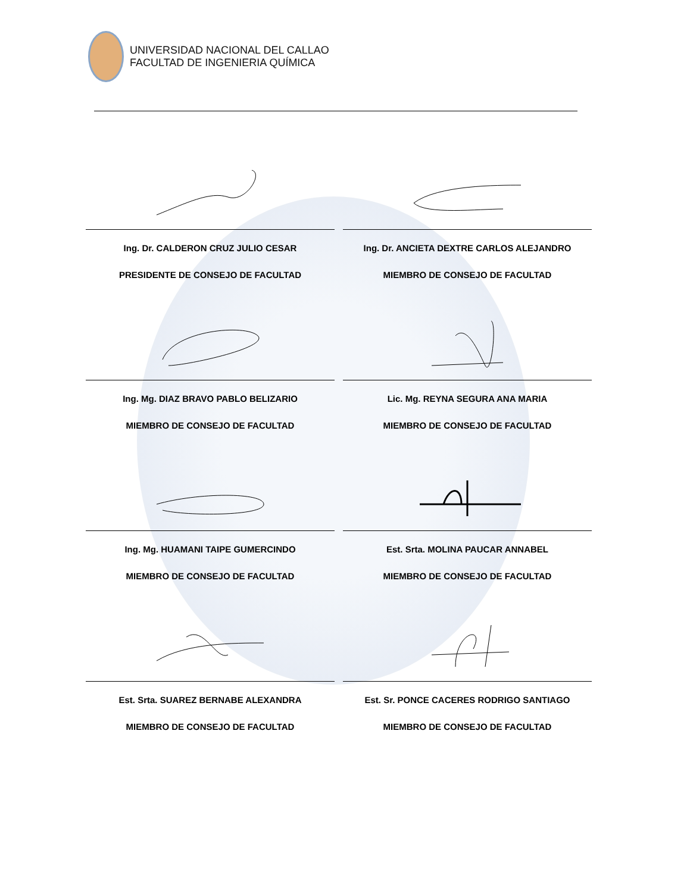UNIVERSIDAD NACIONAL DEL CALLAO
FACULTAD DE INGENIERIA QUÍMICA
Ing. Dr. CALDERON CRUZ JULIO CESAR
PRESIDENTE DE CONSEJO DE FACULTAD
Ing. Dr. ANCIETA DEXTRE CARLOS ALEJANDRO
MIEMBRO DE CONSEJO DE FACULTAD
Ing. Mg. DIAZ BRAVO PABLO BELIZARIO
MIEMBRO DE CONSEJO DE FACULTAD
Lic. Mg. REYNA SEGURA ANA MARIA
MIEMBRO DE CONSEJO DE FACULTAD
Ing. Mg. HUAMANI TAIPE GUMERCINDO
MIEMBRO DE CONSEJO DE FACULTAD
Est. Srta. MOLINA PAUCAR ANNABEL
MIEMBRO DE CONSEJO DE FACULTAD
Est. Srta. SUAREZ BERNABE ALEXANDRA
MIEMBRO DE CONSEJO DE FACULTAD
Est. Sr. PONCE CACERES RODRIGO SANTIAGO
MIEMBRO DE CONSEJO DE FACULTAD